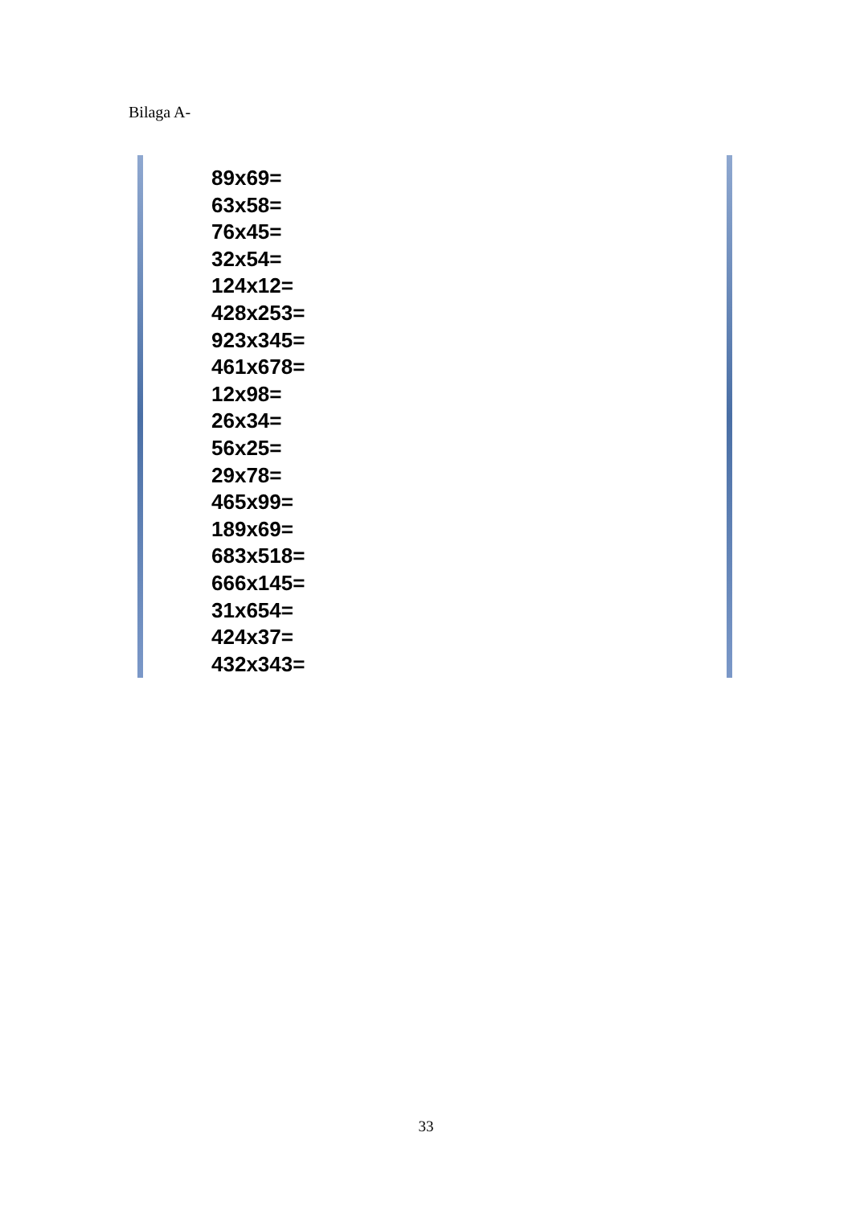Bilaga A-
89x69=
63x58=
76x45=
32x54=
124x12=
428x253=
923x345=
461x678=
12x98=
26x34=
56x25=
29x78=
465x99=
189x69=
683x518=
666x145=
31x654=
424x37=
432x343=
33